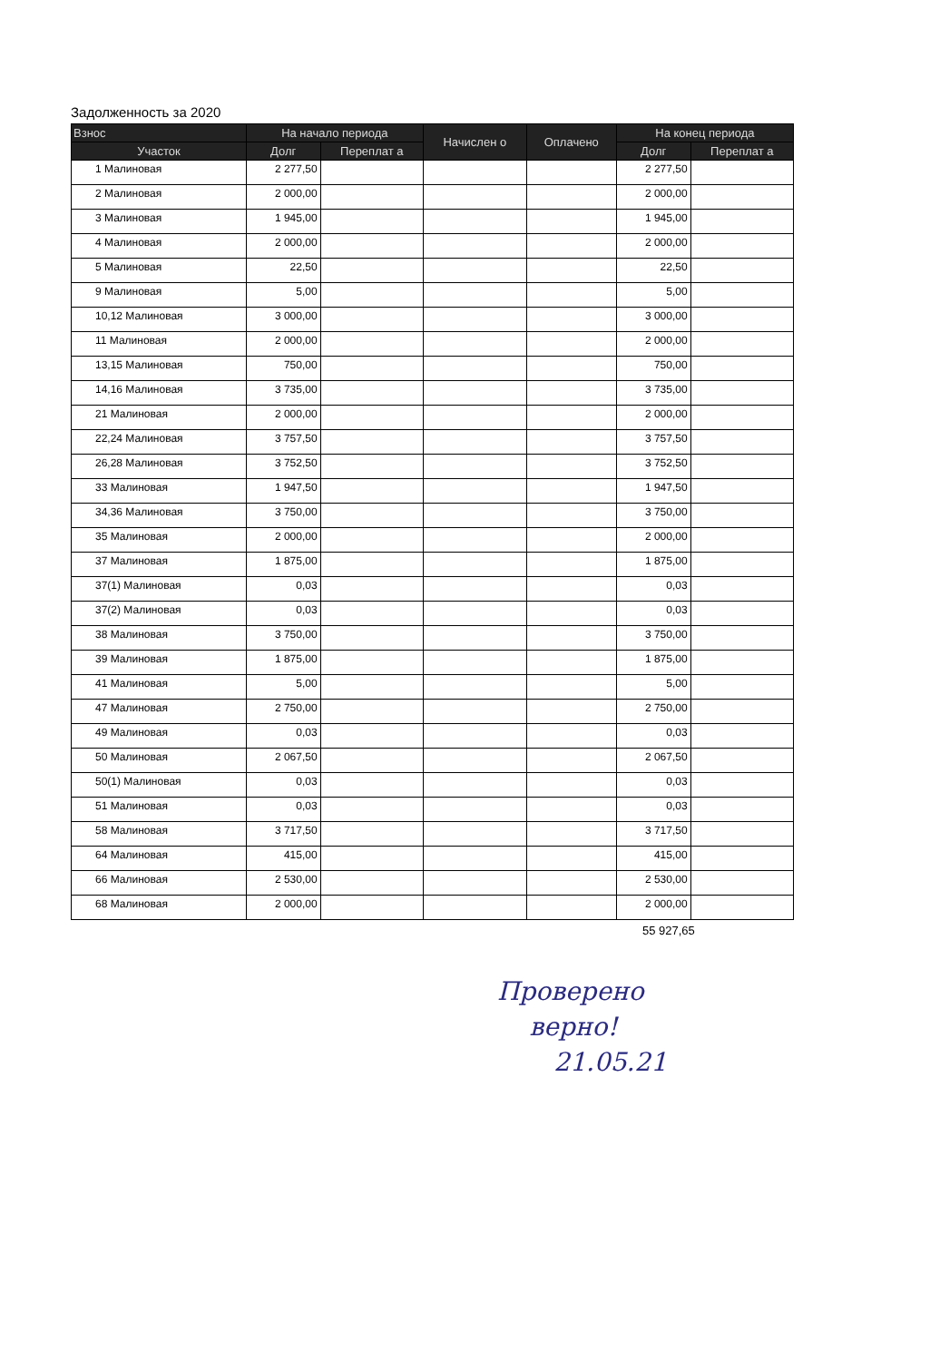Задолженность за 2020
| Взнос | На начало периода | | Начислен о | Оплачено | На конец периода | |
| --- | --- | --- | --- | --- | --- | --- |
| Участок | Долг | Переплат а | | | Долг | Переплат а |
| 1 Малиновая | 2 277,50 | | | | 2 277,50 | |
| 2 Малиновая | 2 000,00 | | | | 2 000,00 | |
| 3 Малиновая | 1 945,00 | | | | 1 945,00 | |
| 4 Малиновая | 2 000,00 | | | | 2 000,00 | |
| 5 Малиновая | 22,50 | | | | 22,50 | |
| 9 Малиновая | 5,00 | | | | 5,00 | |
| 10,12 Малиновая | 3 000,00 | | | | 3 000,00 | |
| 11 Малиновая | 2 000,00 | | | | 2 000,00 | |
| 13,15 Малиновая | 750,00 | | | | 750,00 | |
| 14,16 Малиновая | 3 735,00 | | | | 3 735,00 | |
| 21 Малиновая | 2 000,00 | | | | 2 000,00 | |
| 22,24 Малиновая | 3 757,50 | | | | 3 757,50 | |
| 26,28 Малиновая | 3 752,50 | | | | 3 752,50 | |
| 33 Малиновая | 1 947,50 | | | | 1 947,50 | |
| 34,36 Малиновая | 3 750,00 | | | | 3 750,00 | |
| 35 Малиновая | 2 000,00 | | | | 2 000,00 | |
| 37 Малиновая | 1 875,00 | | | | 1 875,00 | |
| 37(1) Малиновая | 0,03 | | | | 0,03 | |
| 37(2) Малиновая | 0,03 | | | | 0,03 | |
| 38 Малиновая | 3 750,00 | | | | 3 750,00 | |
| 39 Малиновая | 1 875,00 | | | | 1 875,00 | |
| 41 Малиновая | 5,00 | | | | 5,00 | |
| 47 Малиновая | 2 750,00 | | | | 2 750,00 | |
| 49 Малиновая | 0,03 | | | | 0,03 | |
| 50 Малиновая | 2 067,50 | | | | 2 067,50 | |
| 50(1) Малиновая | 0,03 | | | | 0,03 | |
| 51 Малиновая | 0,03 | | | | 0,03 | |
| 58 Малиновая | 3 717,50 | | | | 3 717,50 | |
| 64 Малиновая | 415,00 | | | | 415,00 | |
| 66 Малиновая | 2 530,00 | | | | 2 530,00 | |
| 68 Малиновая | 2 000,00 | | | | 2 000,00 | |
55 927,65
Проверено
верно!
21.05.21